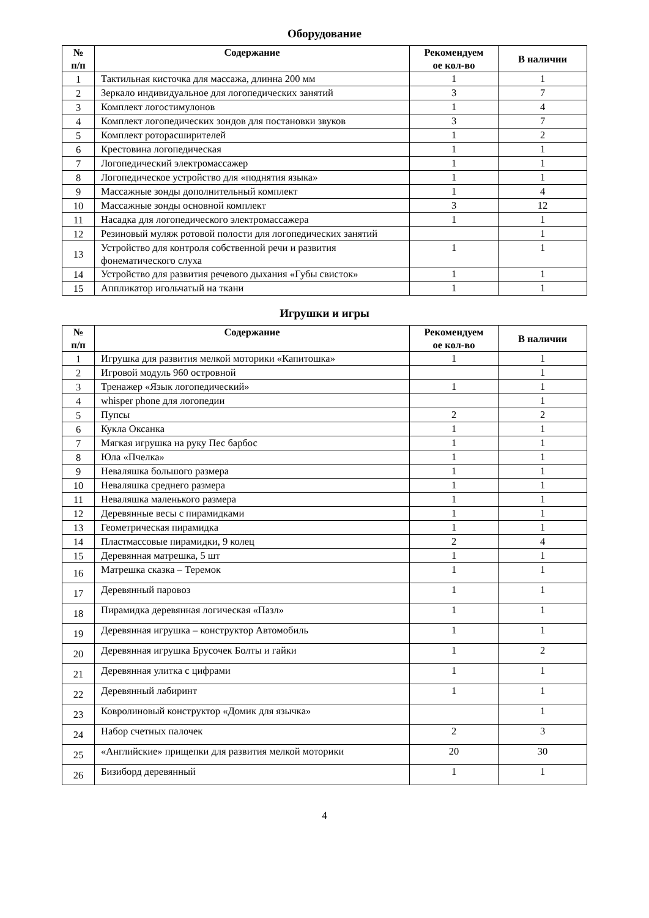Оборудование
| № п/п | Содержание | Рекомендуем ое кол-во | В наличии |
| --- | --- | --- | --- |
| 1 | Тактильная кисточка для массажа, длинна 200 мм | 1 | 1 |
| 2 | Зеркало индивидуальное для логопедических занятий | 3 | 7 |
| 3 | Комплект логостимулонов | 1 | 4 |
| 4 | Комплект логопедических зондов для постановки звуков | 3 | 7 |
| 5 | Комплект роторасширителей | 1 | 2 |
| 6 | Крестовина логопедическая | 1 | 1 |
| 7 | Логопедический электромассажер | 1 | 1 |
| 8 | Логопедическое устройство для «поднятия языка» | 1 | 1 |
| 9 | Массажные зонды дополнительный комплект | 1 | 4 |
| 10 | Массажные зонды основной комплект | 3 | 12 |
| 11 | Насадка для логопедического электромассажера | 1 | 1 |
| 12 | Резиновый муляж ротовой полости для логопедических занятий | | 1 |
| 13 | Устройство для контроля собственной речи и развития фонематического слуха | 1 | 1 |
| 14 | Устройство для развития речевого дыхания «Губы свисток» | 1 | 1 |
| 15 | Аппликатор игольчатый на ткани | 1 | 1 |
Игрушки и игры
| № п/п | Содержание | Рекомендуем ое кол-во | В наличии |
| --- | --- | --- | --- |
| 1 | Игрушка для развития мелкой моторики «Капитошка» | 1 | 1 |
| 2 | Игровой модуль 960 островной | | 1 |
| 3 | Тренажер «Язык логопедический» | 1 | 1 |
| 4 | whisper phone для логопедии | | 1 |
| 5 | Пупсы | 2 | 2 |
| 6 | Кукла Оксанка | 1 | 1 |
| 7 | Мягкая игрушка на руку Пес барбос | 1 | 1 |
| 8 | Юла «Пчелка» | 1 | 1 |
| 9 | Неваляшка большого размера | 1 | 1 |
| 10 | Неваляшка среднего размера | 1 | 1 |
| 11 | Неваляшка маленького размера | 1 | 1 |
| 12 | Деревянные весы с пирамидками | 1 | 1 |
| 13 | Геометрическая пирамидка | 1 | 1 |
| 14 | Пластмассовые пирамидки, 9 колец | 2 | 4 |
| 15 | Деревянная матрешка, 5 шт | 1 | 1 |
| 16 | Матрешка сказка – Теремок | 1 | 1 |
| 17 | Деревянный паровоз | 1 | 1 |
| 18 | Пирамидка деревянная логическая «Пазл» | 1 | 1 |
| 19 | Деревянная игрушка – конструктор Автомобиль | 1 | 1 |
| 20 | Деревянная игрушка Брусочек Болты и гайки | 1 | 2 |
| 21 | Деревянная улитка с цифрами | 1 | 1 |
| 22 | Деревянный лабиринт | 1 | 1 |
| 23 | Ковролиновый конструктор «Домик для язычка» | | 1 |
| 24 | Набор счетных палочек | 2 | 3 |
| 25 | «Английские» прищепки для развития мелкой моторики | 20 | 30 |
| 26 | Бизиборд деревянный | 1 | 1 |
4